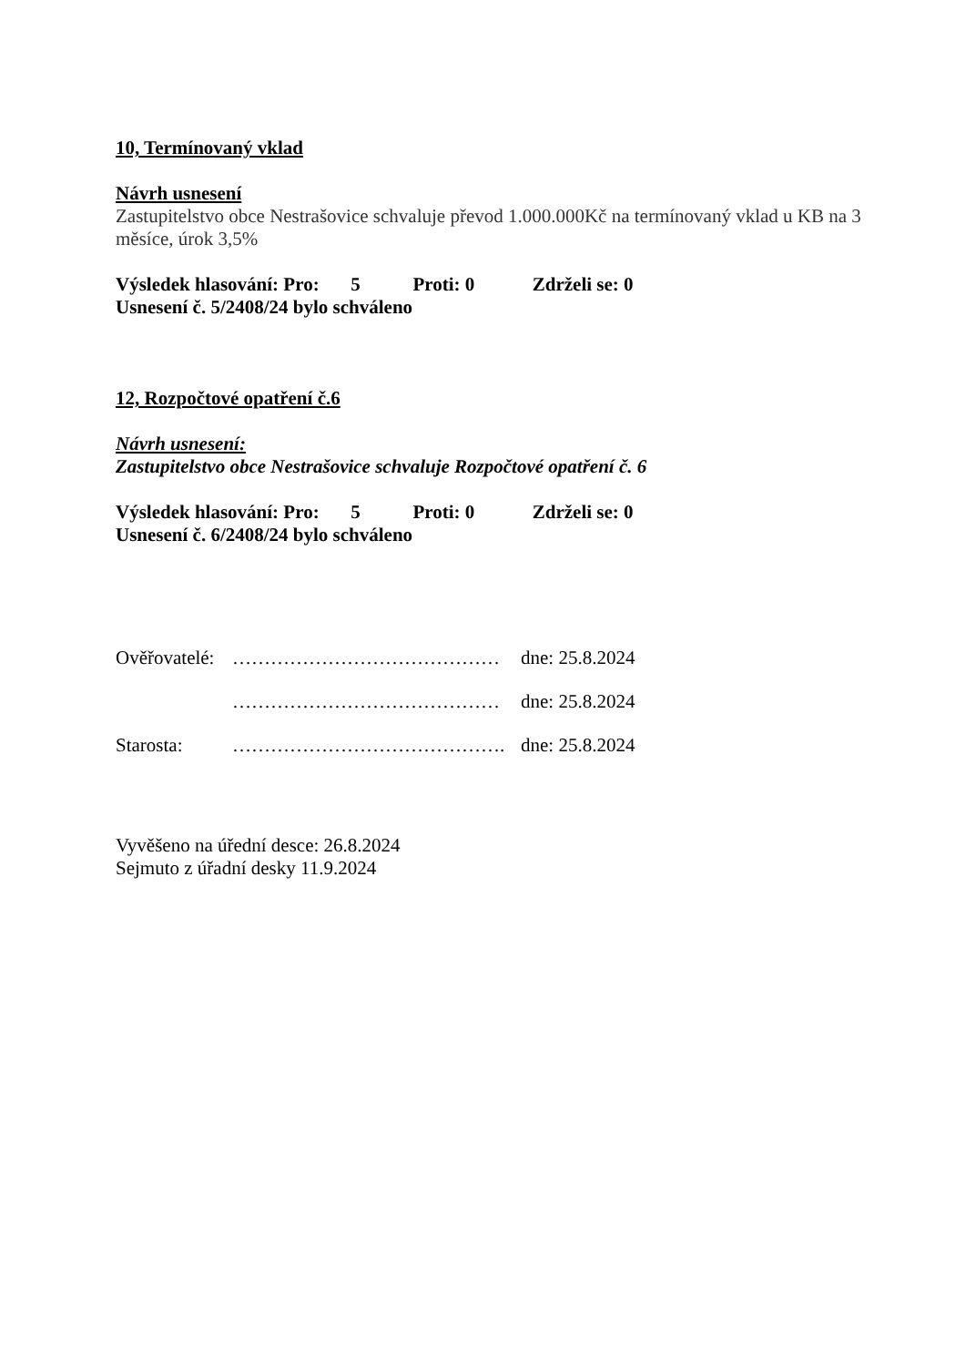10, Termínovaný vklad
Návrh usnesení
Zastupitelstvo obce Nestrašovice schvaluje převod 1.000.000Kč na termínovaný vklad u KB na 3 měsíce, úrok 3,5%
Výsledek hlasování: Pro: 5 Proti: 0 Zdrželi se: 0
Usnesení č. 5/2408/24 bylo schváleno
12, Rozpočtové opatření č.6
Návrh usnesení:
Zastupitelstvo obce Nestrašovice schvaluje Rozpočtové opatření č. 6
Výsledek hlasování: Pro: 5 Proti: 0 Zdrželi se: 0
Usnesení č. 6/2408/24 bylo schváleno
Ověřovatelé: …………………………………… dne: 25.8.2024
…………………………………… dne: 25.8.2024
Starosta: ……………………………………. dne: 25.8.2024
Vyvěšeno na úřední desce: 26.8.2024
Sejmuto z úřadní desky 11.9.2024